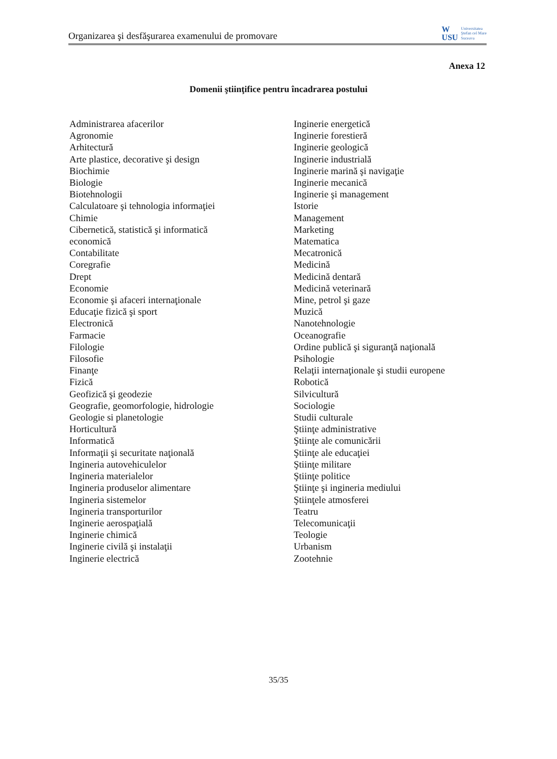Organizarea şi desfăşurarea examenului de promovare
W
USU
Universitatea
Ştefan cel Mare
Suceava
Anexa 12
Domenii ştiinţifice pentru încadrarea postului
Administrarea afacerilor
Agronomie
Arhitectură
Arte plastice, decorative şi design
Biochimie
Biologie
Biotehnologii
Calculatoare şi tehnologia informaţiei
Chimie
Cibernetică, statistică şi informatică
economică
Contabilitate
Coregrafie
Drept
Economie
Economie şi afaceri internaţionale
Educaţie fizică şi sport
Electronică
Farmacie
Filologie
Filosofie
Finanţe
Fizică
Geofizică şi geodezie
Geografie, geomorfologie, hidrologie
Geologie si planetologie
Horticultură
Informatică
Informaţii şi securitate naţională
Ingineria autovehiculelor
Ingineria materialelor
Ingineria produselor alimentare
Ingineria sistemelor
Ingineria transporturilor
Inginerie aerospaţială
Inginerie chimică
Inginerie civilă şi instalaţii
Inginerie electrică
Inginerie energetică
Inginerie forestieră
Inginerie geologică
Inginerie industrială
Inginerie marină şi navigaţie
Inginerie mecanică
Inginerie şi management
Istorie
Management
Marketing
Matematica
Mecatronică
Medicină
Medicină dentară
Medicină veterinară
Mine, petrol şi gaze
Muzică
Nanotehnologie
Oceanografie
Ordine publică şi siguranţă naţională
Psihologie
Relaţii internaţionale şi studii europene
Robotică
Silvicultură
Sociologie
Studii culturale
Ştiinţe administrative
Ştiinţe ale comunicării
Ştiinţe ale educaţiei
Ştiinţe militare
Ştiinţe politice
Ştiinţe şi ingineria mediului
Ştiinţele atmosferei
Teatru
Telecomunicaţii
Teologie
Urbanism
Zootehnie
35/35